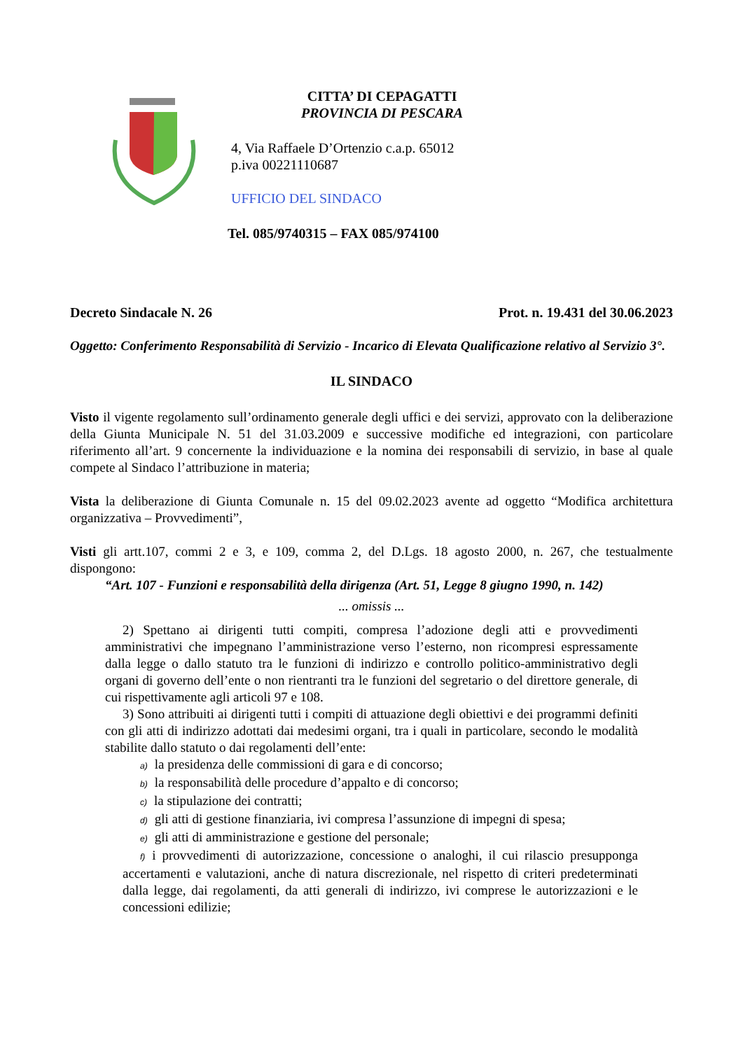CITTA’ DI CEPAGATTI
PROVINCIA DI PESCARA
4, Via Raffaele D’Ortenzio c.a.p. 65012
p.iva 00221110687
UFFICIO DEL SINDACO
Tel. 085/9740315 – FAX 085/974100
Decreto Sindacale N. 26 Prot. n. 19.431 del 30.06.2023
Oggetto: Conferimento Responsabilità di Servizio - Incarico di Elevata Qualificazione relativo al Servizio 3°.
IL SINDACO
Visto il vigente regolamento sull’ordinamento generale degli uffici e dei servizi, approvato con la deliberazione della Giunta Municipale N. 51 del 31.03.2009 e successive modifiche ed integrazioni, con particolare riferimento all’art. 9 concernente la individuazione e la nomina dei responsabili di servizio, in base al quale compete al Sindaco l’attribuzione in materia;
Vista la deliberazione di Giunta Comunale n. 15 del 09.02.2023 avente ad oggetto “Modifica architettura organizzativa – Provvedimenti”,
Visti gli artt.107, commi 2 e 3, e 109, comma 2, del D.Lgs. 18 agosto 2000, n. 267, che testualmente dispongono:
“Art. 107 - Funzioni e responsabilità della dirigenza (Art. 51, Legge 8 giugno 1990, n. 142)
... omissis ...
2) Spettano ai dirigenti tutti compiti, compresa l’adozione degli atti e provvedimenti amministrativi che impegnano l’amministrazione verso l’esterno, non ricompresi espressamente dalla legge o dallo statuto tra le funzioni di indirizzo e controllo politico-amministrativo degli organi di governo dell’ente o non rientranti tra le funzioni del segretario o del direttore generale, di cui rispettivamente agli articoli 97 e 108.
3) Sono attribuiti ai dirigenti tutti i compiti di attuazione degli obiettivi e dei programmi definiti con gli atti di indirizzo adottati dai medesimi organi, tra i quali in particolare, secondo le modalità stabilite dallo statuto o dai regolamenti dell’ente:
a) la presidenza delle commissioni di gara e di concorso;
b) la responsabilità delle procedure d’appalto e di concorso;
c) la stipulazione dei contratti;
d) gli atti di gestione finanziaria, ivi compresa l’assunzione di impegni di spesa;
e) gli atti di amministrazione e gestione del personale;
f) i provvedimenti di autorizzazione, concessione o analoghi, il cui rilascio presupponga accertamenti e valutazioni, anche di natura discrezionale, nel rispetto di criteri predeterminati dalla legge, dai regolamenti, da atti generali di indirizzo, ivi comprese le autorizzazioni e le concessioni edilizie;